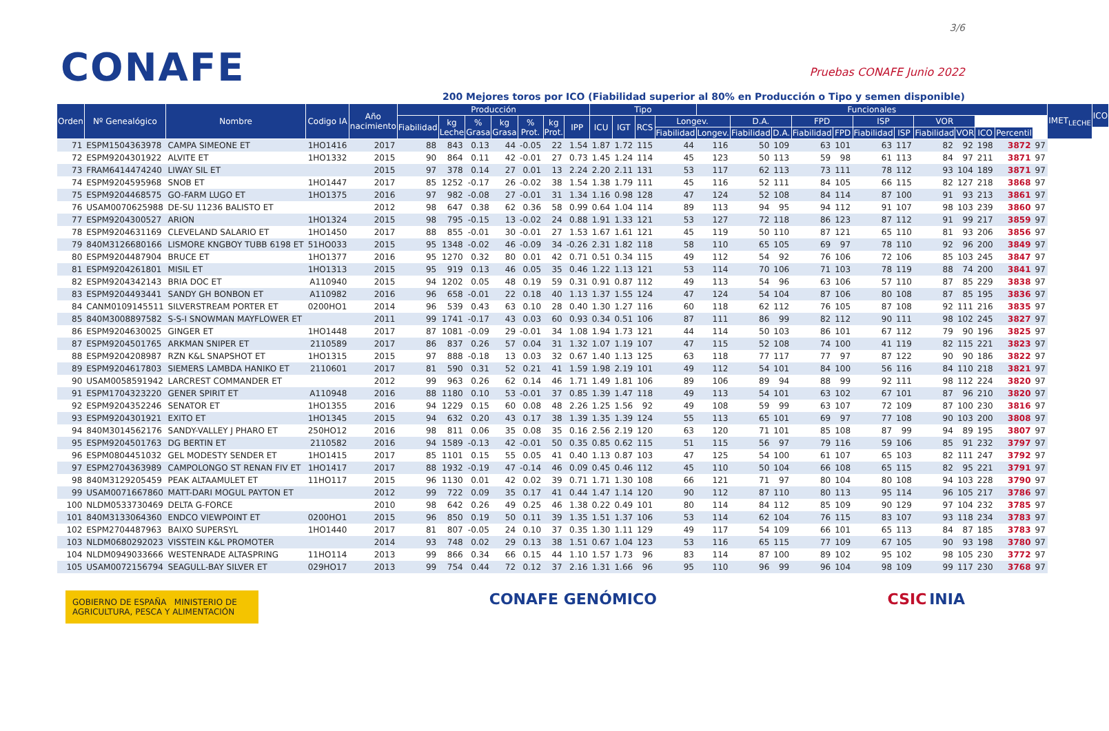CONAFE
3/6
Pruebas CONAFE Junio 2022
200 Mejores toros por ICO (Fiabilidad superior al 80% en Producción o Tipo y semen disponible)
| Orden | Nº Genealógico | Nombre | Codigo IA | Año nacimiento | Producción | | | | | | | Tipo | | | | Funcionales | | | | | | | | | | | | IMET<sub>LECHE</sub> | ICO |
| --- | --- | --- | --- | --- | --- | --- | --- | --- | --- | --- | --- | --- | --- | --- | --- | --- | --- | --- | --- | --- | --- | --- | --- | --- | --- | --- | --- | --- | --- |
| | | | | | Fiabilidad | kg Leche | % Grasa | kg Grasa | % Prot. | kg Prot. | IPP | ICU | IGT | RCS | Longev. | | D.A. | | FPD | | ISP | | VOR | | | | | | |
| | | | | | | | | | | | | | | | Fiabilidad | Longev. | Fiabilidad | D.A. | Fiabilidad | FPD | Fiabilidad | ISP | Fiabilidad | VOR | ICO | Percentil | | | |
| 71 | ESPM1504363978 | CAMPA SIMEONE ET | 1HO1416 | 2017 | 88 | 843 | 0.13 | 44 | -0.05 | 22 | 1.54 | 1.87 | 1.72 | 115 | 44 | 116 | 50 | 109 | 63 | 101 | 63 | 117 | 82 | 92 | 198 | 3872 | 97 | | |
| 72 | ESPM9204301922 | ALVITE ET | 1HO1332 | 2015 | 90 | 864 | 0.11 | 42 | -0.01 | 27 | 0.73 | 1.45 | 1.24 | 114 | 45 | 123 | 50 | 113 | 59 | 98 | 61 | 113 | 84 | 97 | 211 | 3871 | 97 | | |
| 73 | FRAM6414474240 | LIWAY SIL ET | | 2015 | 97 | 378 | 0.14 | 27 | 0.01 | 13 | 2.24 | 2.20 | 2.11 | 131 | 53 | 117 | 62 | 113 | 73 | 111 | 78 | 112 | 93 | 104 | 189 | 3871 | 97 | | |
| 74 | ESPM9204595968 | SNOB ET | 1HO1447 | 2017 | 85 | 1252 | -0.17 | 26 | -0.02 | 38 | 1.54 | 1.38 | 1.79 | 111 | 45 | 116 | 52 | 111 | 84 | 105 | 66 | 115 | 82 | 127 | 218 | 3868 | 97 | | |
| 75 | ESPM9204468575 | GO-FARM LUGO ET | 1HO1375 | 2016 | 97 | 982 | -0.08 | 27 | -0.01 | 31 | 1.34 | 1.16 | 0.98 | 128 | 47 | 124 | 52 | 108 | 84 | 114 | 87 | 100 | 91 | 93 | 213 | 3861 | 97 | | |
| 76 | USAM0070625988 | DE-SU 11236 BALISTO ET | | 2012 | 98 | 647 | 0.38 | 62 | 0.36 | 58 | 0.99 | 0.64 | 1.04 | 114 | 89 | 113 | 94 | 95 | 94 | 112 | 91 | 107 | 98 | 103 | 239 | 3860 | 97 | | |
| 77 | ESPM9204300527 | ARION | 1HO1324 | 2015 | 98 | 795 | -0.15 | 13 | -0.02 | 24 | 0.88 | 1.91 | 1.33 | 121 | 53 | 127 | 72 | 118 | 86 | 123 | 87 | 112 | 91 | 99 | 217 | 3859 | 97 | | |
| 78 | ESPM9204631169 | CLEVELAND SALARIO ET | 1HO1450 | 2017 | 88 | 855 | -0.01 | 30 | -0.01 | 27 | 1.53 | 1.67 | 1.61 | 121 | 45 | 119 | 50 | 110 | 87 | 121 | 65 | 110 | 81 | 93 | 206 | 3856 | 97 | | |
| 79 | 840M3126680166 | LISMORE KNGBOY TUBB 6198 ET | 51HO033 | 2015 | 95 | 1348 | -0.02 | 46 | -0.09 | 34 | -0.26 | 2.31 | 1.82 | 118 | 58 | 110 | 65 | 105 | 69 | 97 | 78 | 110 | 92 | 96 | 200 | 3849 | 97 | | |
| 80 | ESPM9204487904 | BRUCE ET | 1HO1377 | 2016 | 95 | 1270 | 0.32 | 80 | 0.01 | 42 | 0.71 | 0.51 | 0.34 | 115 | 49 | 112 | 54 | 92 | 76 | 106 | 72 | 106 | 85 | 103 | 245 | 3847 | 97 | | |
| 81 | ESPM9204261801 | MISIL ET | 1HO1313 | 2015 | 95 | 919 | 0.13 | 46 | 0.05 | 35 | 0.46 | 1.22 | 1.13 | 121 | 53 | 114 | 70 | 106 | 71 | 103 | 78 | 119 | 88 | 74 | 200 | 3841 | 97 | | |
| 82 | ESPM9204342143 | BRIA DOC ET | A110940 | 2015 | 94 | 1202 | 0.05 | 48 | 0.19 | 59 | 0.31 | 0.91 | 0.87 | 112 | 49 | 113 | 54 | 96 | 63 | 106 | 57 | 110 | 87 | 85 | 229 | 3838 | 97 | | |
| 83 | ESPM9204493441 | SANDY GH BONBON ET | A110982 | 2016 | 96 | 658 | -0.01 | 22 | 0.18 | 40 | 1.13 | 1.37 | 1.55 | 124 | 47 | 124 | 54 | 104 | 87 | 106 | 80 | 108 | 87 | 85 | 195 | 3836 | 97 | | |
| 84 | CANM0109145511 | SILVERSTREAM PORTER ET | 0200HO1 | 2014 | 96 | 539 | 0.43 | 63 | 0.10 | 28 | 0.40 | 1.30 | 1.27 | 116 | 60 | 118 | 62 | 112 | 76 | 105 | 87 | 108 | 92 | 111 | 216 | 3835 | 97 | | |
| 85 | 840M3008897582 | S-S-I SNOWMAN MAYFLOWER ET | | 2011 | 99 | 1741 | -0.17 | 43 | 0.03 | 60 | 0.93 | 0.34 | 0.51 | 106 | 87 | 111 | 86 | 99 | 82 | 112 | 90 | 111 | 98 | 102 | 245 | 3827 | 97 | | |
| 86 | ESPM9204630025 | GINGER ET | 1HO1448 | 2017 | 87 | 1081 | -0.09 | 29 | -0.01 | 34 | 1.08 | 1.94 | 1.73 | 121 | 44 | 114 | 50 | 103 | 86 | 101 | 67 | 112 | 79 | 90 | 196 | 3825 | 97 | | |
| 87 | ESPM9204501765 | ARKMAN SNIPER ET | 2110589 | 2017 | 86 | 837 | 0.26 | 57 | 0.04 | 31 | 1.32 | 1.07 | 1.19 | 107 | 47 | 115 | 52 | 108 | 74 | 100 | 41 | 119 | 82 | 115 | 221 | 3823 | 97 | | |
| 88 | ESPM9204208987 | RZN K&L SNAPSHOT ET | 1HO1315 | 2015 | 97 | 888 | -0.18 | 13 | 0.03 | 32 | 0.67 | 1.40 | 1.13 | 125 | 63 | 118 | 77 | 117 | 77 | 97 | 87 | 122 | 90 | 90 | 186 | 3822 | 97 | | |
| 89 | ESPM9204617803 | SIEMERS LAMBDA HANIKO ET | 2110601 | 2017 | 81 | 590 | 0.31 | 52 | 0.21 | 41 | 1.59 | 1.98 | 2.19 | 101 | 49 | 112 | 54 | 101 | 84 | 100 | 56 | 116 | 84 | 110 | 218 | 3821 | 97 | | |
| 90 | USAM0058591942 | LARCREST COMMANDER ET | | 2012 | 99 | 963 | 0.26 | 62 | 0.14 | 46 | 1.71 | 1.49 | 1.81 | 106 | 89 | 106 | 89 | 94 | 88 | 99 | 92 | 111 | 98 | 112 | 224 | 3820 | 97 | | |
| 91 | ESPM1704323220 | GENER SPIRIT ET | A110948 | 2016 | 88 | 1180 | 0.10 | 53 | -0.01 | 37 | 0.85 | 1.39 | 1.47 | 118 | 49 | 113 | 54 | 101 | 63 | 102 | 67 | 101 | 87 | 96 | 210 | 3820 | 97 | | |
| 92 | ESPM9204352246 | SENATOR ET | 1HO1355 | 2016 | 94 | 1229 | 0.15 | 60 | 0.08 | 48 | 2.26 | 1.25 | 1.56 | 92 | 49 | 108 | 59 | 99 | 63 | 107 | 72 | 109 | 87 | 100 | 230 | 3816 | 97 | | |
| 93 | ESPM9204301921 | EXITO ET | 1HO1345 | 2015 | 94 | 632 | 0.20 | 43 | 0.17 | 38 | 1.39 | 1.35 | 1.39 | 124 | 55 | 113 | 65 | 101 | 69 | 97 | 77 | 108 | 90 | 103 | 200 | 3808 | 97 | | |
| 94 | 840M3014562176 | SANDY-VALLEY J PHARO ET | 250HO12 | 2016 | 98 | 811 | 0.06 | 35 | 0.08 | 35 | 0.16 | 2.56 | 2.19 | 120 | 63 | 120 | 71 | 101 | 85 | 108 | 87 | 99 | 94 | 89 | 195 | 3807 | 97 | | |
| 95 | ESPM9204501763 | DG BERTIN ET | 2110582 | 2016 | 94 | 1589 | -0.13 | 42 | -0.01 | 50 | 0.35 | 0.85 | 0.62 | 115 | 51 | 115 | 56 | 97 | 79 | 116 | 59 | 106 | 85 | 91 | 232 | 3797 | 97 | | |
| 96 | ESPM0804451032 | GEL MODESTY SENDER ET | 1HO1415 | 2017 | 85 | 1101 | 0.15 | 55 | 0.05 | 41 | 0.40 | 1.13 | 0.87 | 103 | 47 | 125 | 54 | 100 | 61 | 107 | 65 | 103 | 82 | 111 | 247 | 3792 | 97 | | |
| 97 | ESPM2704363989 | CAMPOLONGO ST RENAN FIV ET | 1HO1417 | 2017 | 88 | 1932 | -0.19 | 47 | -0.14 | 46 | 0.09 | 0.45 | 0.46 | 112 | 45 | 110 | 50 | 104 | 66 | 108 | 65 | 115 | 82 | 95 | 221 | 3791 | 97 | | |
| 98 | 840M3129205459 | PEAK ALTAAMULET ET | 11HO117 | 2015 | 96 | 1130 | 0.01 | 42 | 0.02 | 39 | 0.71 | 1.71 | 1.30 | 108 | 66 | 121 | 71 | 97 | 80 | 104 | 80 | 108 | 94 | 103 | 228 | 3790 | 97 | | |
| 99 | USAM0071667860 | MATT-DARI MOGUL PAYTON ET | | 2012 | 99 | 722 | 0.09 | 35 | 0.17 | 41 | 0.44 | 1.47 | 1.14 | 120 | 90 | 112 | 87 | 110 | 80 | 113 | 95 | 114 | 96 | 105 | 217 | 3786 | 97 | | |
| 100 | NLDM0533730469 | DELTA G-FORCE | | 2010 | 98 | 642 | 0.26 | 49 | 0.25 | 46 | 1.38 | 0.22 | 0.49 | 101 | 80 | 114 | 84 | 112 | 85 | 109 | 90 | 129 | 97 | 104 | 232 | 3785 | 97 | | |
| 101 | 840M3133064360 | ENDCO VIEWPOINT ET | 0200HO1 | 2015 | 96 | 850 | 0.19 | 50 | 0.11 | 39 | 1.35 | 1.51 | 1.37 | 106 | 53 | 114 | 62 | 104 | 76 | 115 | 83 | 107 | 93 | 118 | 234 | 3783 | 97 | | |
| 102 | ESPM2704487963 | BAIXO SUPERSYL | 1HO1440 | 2017 | 81 | 807 | -0.05 | 24 | 0.10 | 37 | 0.35 | 1.30 | 1.11 | 129 | 49 | 117 | 54 | 109 | 66 | 101 | 65 | 113 | 84 | 87 | 185 | 3783 | 97 | | |
| 103 | NLDM0680292023 | VISSTEIN K&L PROMOTER | | 2014 | 93 | 748 | 0.02 | 29 | 0.13 | 38 | 1.51 | 0.67 | 1.04 | 123 | 53 | 116 | 65 | 115 | 77 | 109 | 67 | 105 | 90 | 93 | 198 | 3780 | 97 | | |
| 104 | NLDM0949033666 | WESTENRADE ALTASPRING | 11HO114 | 2013 | 99 | 866 | 0.34 | 66 | 0.15 | 44 | 1.10 | 1.57 | 1.73 | 96 | 83 | 114 | 87 | 100 | 89 | 102 | 95 | 102 | 98 | 105 | 230 | 3772 | 97 | | |
| 105 | USAM0072156794 | SEAGULL-BAY SILVER ET | 029HO17 | 2013 | 99 | 754 | 0.44 | 72 | 0.12 | 37 | 2.16 | 1.31 | 1.66 | 96 | 95 | 110 | 96 | 99 | 96 | 104 | 98 | 109 | 99 | 117 | 230 | 3768 | 97 | | |
GOBIERNO DE ESPAÑA MINISTERIO DE AGRICULTURA, PESCA Y ALIMENTACIÓN
CONAFE GENÓMICO CSIC INIA